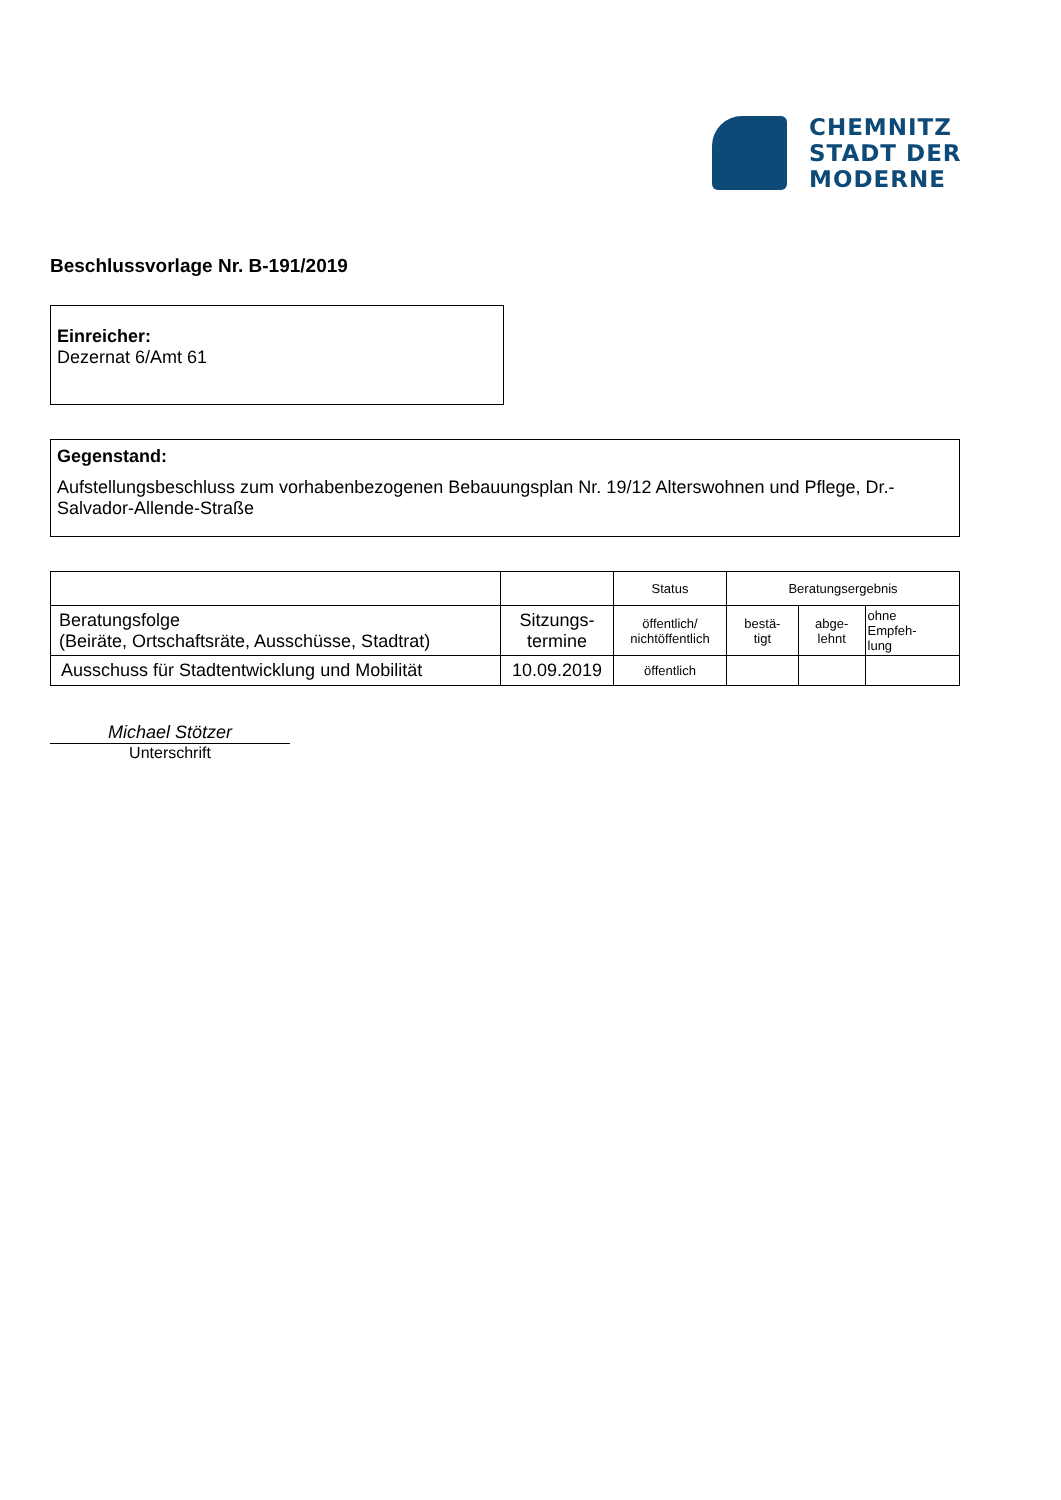CHEMNITZ
STADT DER
MODERNE
Beschlussvorlage Nr. B-191/2019
Einreicher:
Dezernat 6/Amt 61
Gegenstand:
Aufstellungsbeschluss zum vorhabenbezogenen Bebauungsplan Nr. 19/12 Alterswohnen und Pflege, Dr.-Salvador-Allende-Straße
| | | Status | Beratungsergebnis | | |
| Beratungsfolge (Beiräte, Ortschaftsräte, Ausschüsse, Stadtrat) | Sitzungs- termine | öffentlich/ nichtöffentlich | bestä- tigt | abge- lehnt | ohne Empfeh- lung |
| Ausschuss für Stadtentwicklung und Mobilität | 10.09.2019 | öffentlich | | | |
Michael Stötzer
Unterschrift